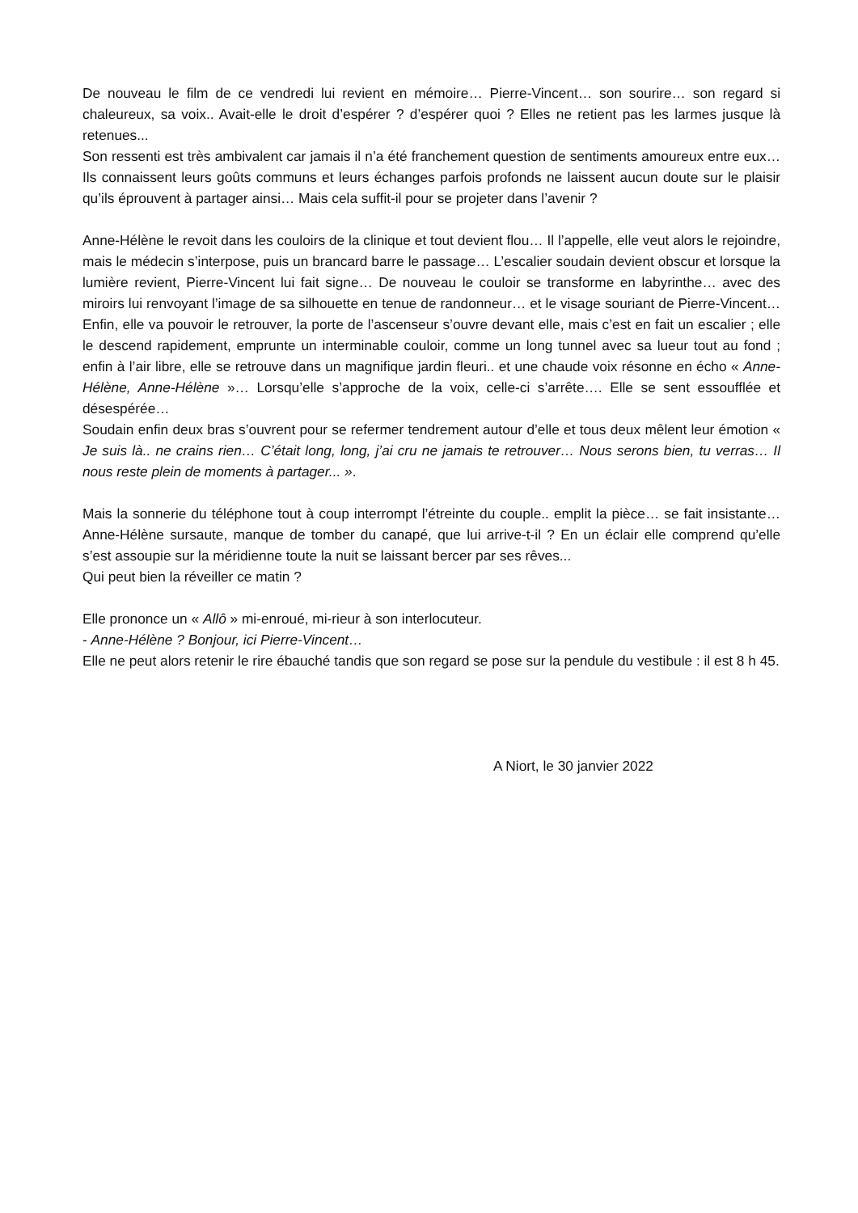De nouveau le film de ce vendredi lui revient en mémoire… Pierre-Vincent… son sourire… son regard si chaleureux, sa voix.. Avait-elle le droit d’espérer ? d’espérer quoi ? Elles ne retient pas les larmes jusque là retenues...
Son ressenti est très ambivalent car jamais il n’a été franchement question de sentiments amoureux entre eux… Ils connaissent leurs goûts communs et leurs échanges parfois profonds ne laissent aucun doute sur le plaisir qu’ils éprouvent à partager ainsi… Mais cela suffit-il pour se projeter dans l’avenir ?
Anne-Hélène le revoit dans les couloirs de la clinique et tout devient flou… Il l’appelle, elle veut alors le rejoindre, mais le médecin s’interpose, puis un brancard barre le passage… L’escalier soudain devient obscur et lorsque la lumière revient, Pierre-Vincent lui fait signe… De nouveau le couloir se transforme en labyrinthe… avec des miroirs lui renvoyant l’image de sa silhouette en tenue de randonneur… et le visage souriant de Pierre-Vincent… Enfin, elle va pouvoir le retrouver, la porte de l’ascenseur s’ouvre devant elle, mais c’est en fait un escalier ; elle le descend rapidement, emprunte un interminable couloir, comme un long tunnel avec sa lueur tout au fond ; enfin à l’air libre, elle se retrouve dans un magnifique jardin fleuri.. et une chaude voix résonne en écho « Anne-Hélène, Anne-Hélène »… Lorsqu’elle s’approche de la voix, celle-ci s’arrête…. Elle se sent essoufflée et désespérée…
Soudain enfin deux bras s’ouvrent pour se refermer tendrement autour d’elle et tous deux mêlent leur émotion « Je suis là.. ne crains rien… C’était long, long, j’ai cru ne jamais te retrouver… Nous serons bien, tu verras… Il nous reste plein de moments à partager... ».
Mais la sonnerie du téléphone tout à coup interrompt l’étreinte du couple.. emplit la pièce… se fait insistante… Anne-Hélène sursaute, manque de tomber du canapé, que lui arrive-t-il ? En un éclair elle comprend qu’elle s’est assoupie sur la méridienne toute la nuit se laissant bercer par ses rêves...
Qui peut bien la réveiller ce matin ?
Elle prononce un « Allô » mi-enroué, mi-rieur à son interlocuteur.
- Anne-Hélène ? Bonjour, ici Pierre-Vincent…
Elle ne peut alors retenir le rire ébauché tandis que son regard se pose sur la pendule du vestibule : il est 8 h 45.
A Niort, le 30 janvier 2022